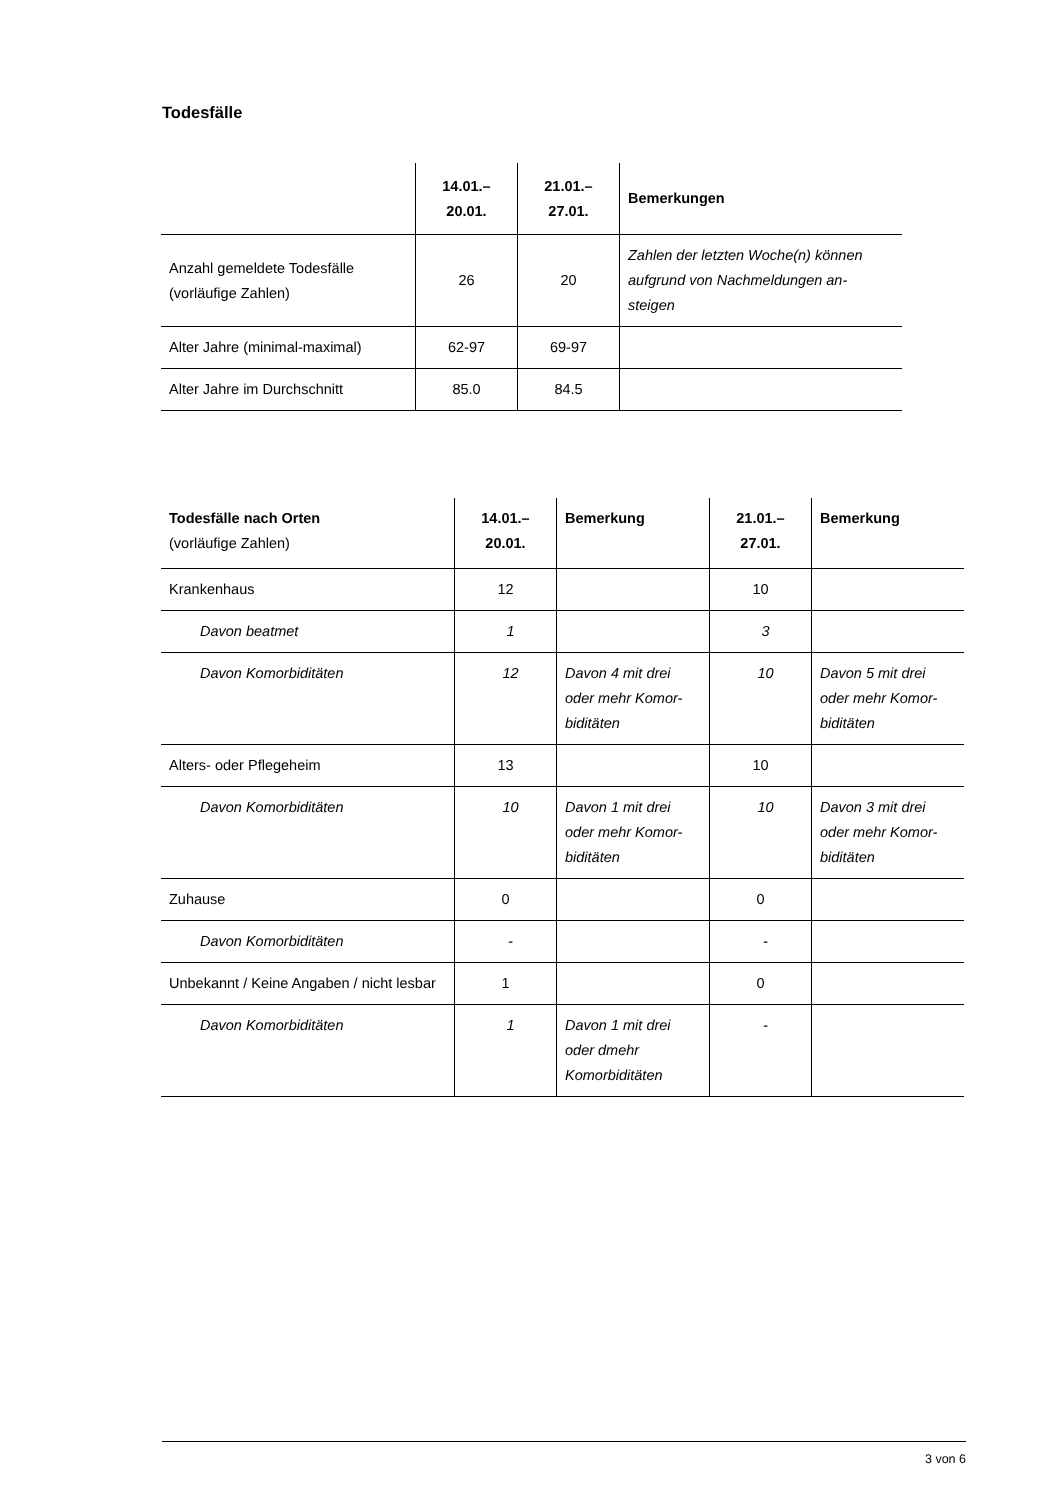Todesfälle
| | 14.01.– 20.01. | 21.01.– 27.01. | Bemerkungen |
| --- | --- | --- | --- |
| Anzahl gemeldete Todesfälle (vorläufige Zahlen) | 26 | 20 | Zahlen der letzten Woche(n) können aufgrund von Nachmeldungen an-steigen |
| Alter Jahre (minimal-maximal) | 62-97 | 69-97 | |
| Alter Jahre im Durchschnitt | 85.0 | 84.5 | |
| Todesfälle nach Orten (vorläufige Zahlen) | 14.01.– 20.01. | Bemerkung | 21.01.– 27.01. | Bemerkung |
| --- | --- | --- | --- | --- |
| Krankenhaus | 12 | | 10 | |
| Davon beatmet | 1 | | 3 | |
| Davon Komorbiditäten | 12 | Davon 4 mit drei oder mehr Komor-biditäten | 10 | Davon 5 mit drei oder mehr Komor-biditäten |
| Alters- oder Pflegeheim | 13 | | 10 | |
| Davon Komorbiditäten | 10 | Davon 1 mit drei oder mehr Komor-biditäten | 10 | Davon 3 mit drei oder mehr Komor-biditäten |
| Zuhause | 0 | | 0 | |
| Davon Komorbiditäten | - | | - | |
| Unbekannt / Keine Angaben / nicht lesbar | 1 | | 0 | |
| Davon Komorbiditäten | 1 | Davon 1 mit drei oder dmehr Komorbiditäten | - | |
3 von 6